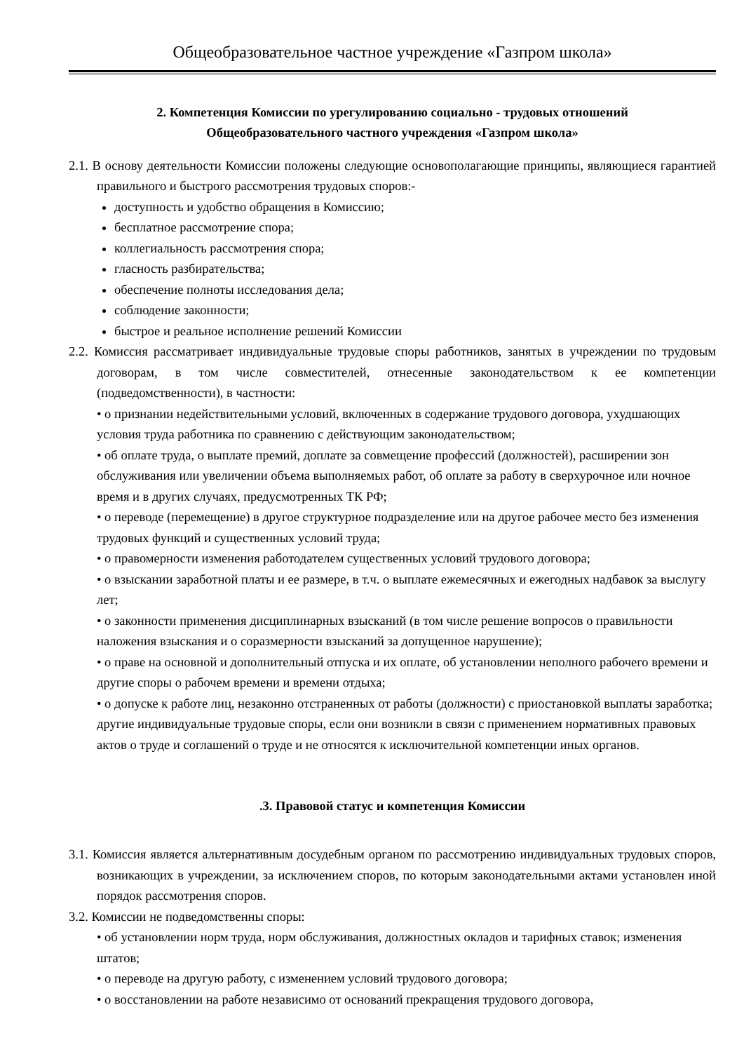Общеобразовательное частное учреждение «Газпром школа»
2. Компетенция Комиссии по урегулированию социально - трудовых отношений
Общеобразовательного частного учреждения «Газпром школа»
2.1. В основу деятельности Комиссии положены следующие основополагающие принципы, являющиеся гарантией правильного и быстрого рассмотрения трудовых споров:-
доступность и удобство обращения в Комиссию;
бесплатное рассмотрение спора;
коллегиальность рассмотрения спора;
гласность разбирательства;
обеспечение полноты исследования дела;
соблюдение законности;
быстрое и реальное исполнение решений Комиссии
2.2. Комиссия рассматривает индивидуальные трудовые споры работников, занятых в учреждении по трудовым договорам, в том числе совместителей, отнесенные законодательством к ее компетенции (подведомственности), в частности:
• о признании недействительными условий, включенных в содержание трудового договора, ухудшающих условия труда работника по сравнению с действующим законодательством;
• об оплате труда, о выплате премий, доплате за совмещение профессий (должностей), расширении зон обслуживания или увеличении объема выполняемых работ, об оплате за работу в сверхурочное или ночное время и в других случаях, предусмотренных ТК РФ;
• о переводе (перемещение) в другое структурное подразделение или на другое рабочее место без изменения трудовых функций и существенных условий труда;
• о правомерности изменения работодателем существенных условий трудового договора;
• о взыскании заработной платы и ее размере, в т.ч. о выплате ежемесячных и ежегодных надбавок за выслугу лет;
• о законности применения дисциплинарных взысканий (в том числе решение вопросов о правильности наложения взыскания и о соразмерности взысканий за допущенное нарушение);
• о праве на основной и дополнительный отпуска и их оплате, об установлении неполного рабочего времени и другие споры о рабочем времени и времени отдыха;
• о допуске к работе лиц, незаконно отстраненных от работы (должности) с приостановкой выплаты заработка; другие индивидуальные трудовые споры, если они возникли в связи с применением нормативных правовых актов о труде и соглашений о труде и не относятся к исключительной компетенции иных органов.
.3. Правовой статус и компетенция Комиссии
3.1. Комиссия является альтернативным досудебным органом по рассмотрению индивидуальных трудовых споров, возникающих в учреждении, за исключением споров, по которым законодательными актами установлен иной порядок рассмотрения споров.
3.2. Комиссии не подведомственны споры:
• об установлении норм труда, норм обслуживания, должностных окладов и тарифных ставок; изменения штатов;
• о переводе на другую работу, с изменением условий трудового договора;
• о восстановлении на работе независимо от оснований прекращения трудового договора,